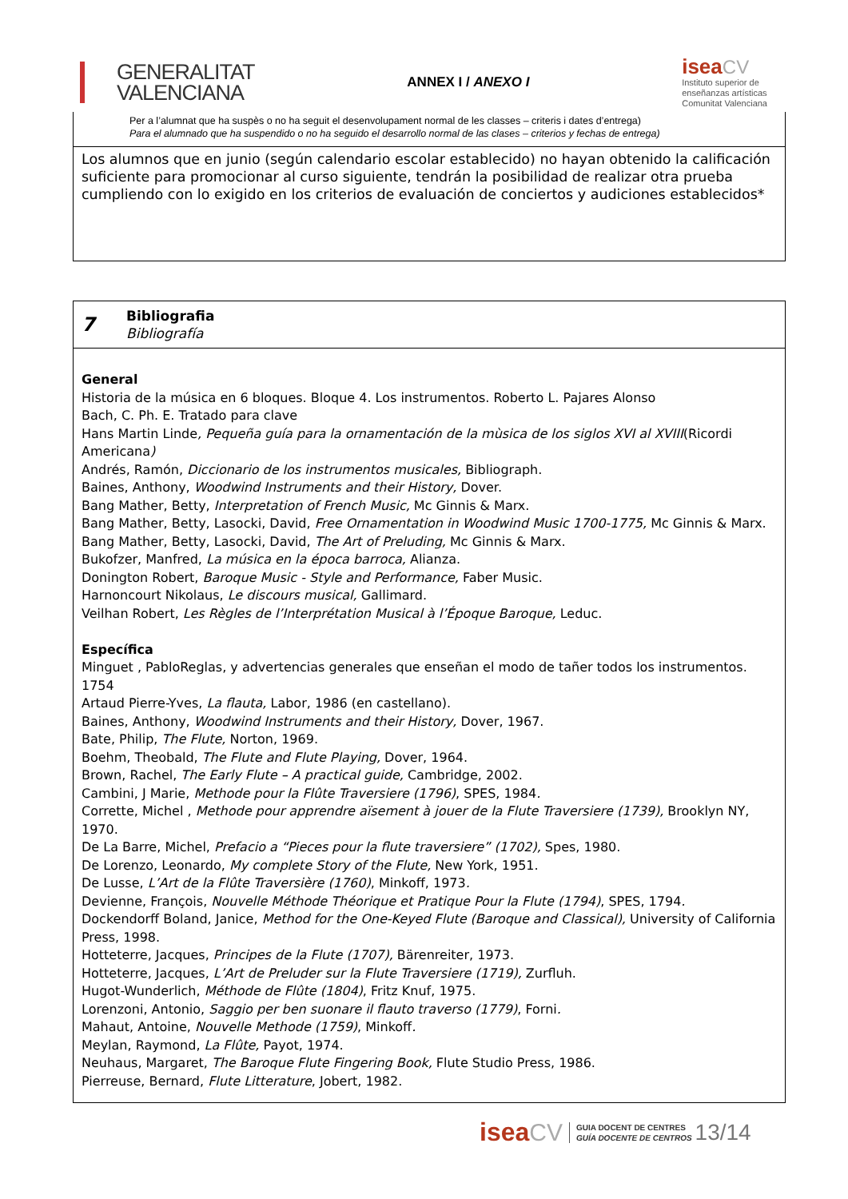GENERALITAT
VALENCIANA
ANNEX I / ANEXO I
isea CV
Instituto superior de
enseñanzas artísticas
Comunitat Valenciana
Per a l’alumnat que ha suspès o no ha seguit el desenvolupament normal de les classes – criteris i dates d’entrega)
Para el alumnado que ha suspendido o no ha seguido el desarrollo normal de las clases – criterios y fechas de entrega)
Los alumnos que en junio (según calendario escolar establecido) no hayan obtenido la calificación suficiente para promocionar al curso siguiente, tendrán la posibilidad de realizar otra prueba cumpliendo con lo exigido en los criterios de evaluación de conciertos y audiciones establecidos*
7
Bibliografia
Bibliografía
General
Historia de la música en 6 bloques. Bloque 4. Los instrumentos. Roberto L. Pajares Alonso
Bach, C. Ph. E. Tratado para clave
Hans Martin Linde, Pequeña guía para la ornamentación de la mùsica de los siglos XVI al XVIII(Ricordi Americana)
Andrés, Ramón, Diccionario de los instrumentos musicales, Bibliograph.
Baines, Anthony, Woodwind Instruments and their History, Dover.
Bang Mather, Betty, Interpretation of French Music, Mc Ginnis & Marx.
Bang Mather, Betty, Lasocki, David, Free Ornamentation in Woodwind Music 1700-1775, Mc Ginnis & Marx.
Bang Mather, Betty, Lasocki, David, The Art of Preluding, Mc Ginnis & Marx.
Bukofzer, Manfred, La música en la época barroca, Alianza.
Donington Robert, Baroque Music - Style and Performance, Faber Music.
Harnoncourt Nikolaus, Le discours musical, Gallimard.
Veilhan Robert, Les Règles de l’Interprétation Musical à l’Époque Baroque, Leduc.
Específica
Minguet , PabloReglas, y advertencias generales que enseñan el modo de tañer todos los instrumentos. 1754
Artaud Pierre-Yves, La flauta, Labor, 1986 (en castellano).
Baines, Anthony, Woodwind Instruments and their History, Dover, 1967.
Bate, Philip, The Flute, Norton, 1969.
Boehm, Theobald, The Flute and Flute Playing, Dover, 1964.
Brown, Rachel, The Early Flute – A practical guide, Cambridge, 2002.
Cambini, J Marie, Methode pour la Flûte Traversiere (1796), SPES, 1984.
Corrette, Michel , Methode pour apprendre aïsement à jouer de la Flute Traversiere (1739), Brooklyn NY, 1970.
De La Barre, Michel, Prefacio a “Pieces pour la flute traversiere” (1702), Spes, 1980.
De Lorenzo, Leonardo, My complete Story of the Flute, New York, 1951.
De Lusse, L’Art de la Flûte Traversière (1760), Minkoff, 1973.
Devienne, François, Nouvelle Méthode Théorique et Pratique Pour la Flute (1794), SPES, 1794.
Dockendorff Boland, Janice, Method for the One-Keyed Flute (Baroque and Classical), University of California Press, 1998.
Hotteterre, Jacques, Principes de la Flute (1707), Bärenreiter, 1973.
Hotteterre, Jacques, L’Art de Preluder sur la Flute Traversiere (1719), Zurfluh.
Hugot-Wunderlich, Méthode de Flûte (1804), Fritz Knuf, 1975.
Lorenzoni, Antonio, Saggio per ben suonare il flauto traverso (1779), Forni.
Mahaut, Antoine, Nouvelle Methode (1759), Minkoff.
Meylan, Raymond, La Flûte, Payot, 1974.
Neuhaus, Margaret, The Baroque Flute Fingering Book, Flute Studio Press, 1986.
Pierreuse, Bernard, Flute Litterature, Jobert, 1982.
isea CV GUIA DOCENT DE CENTRES
GUÍA DOCENTE DE CENTROS 13/14